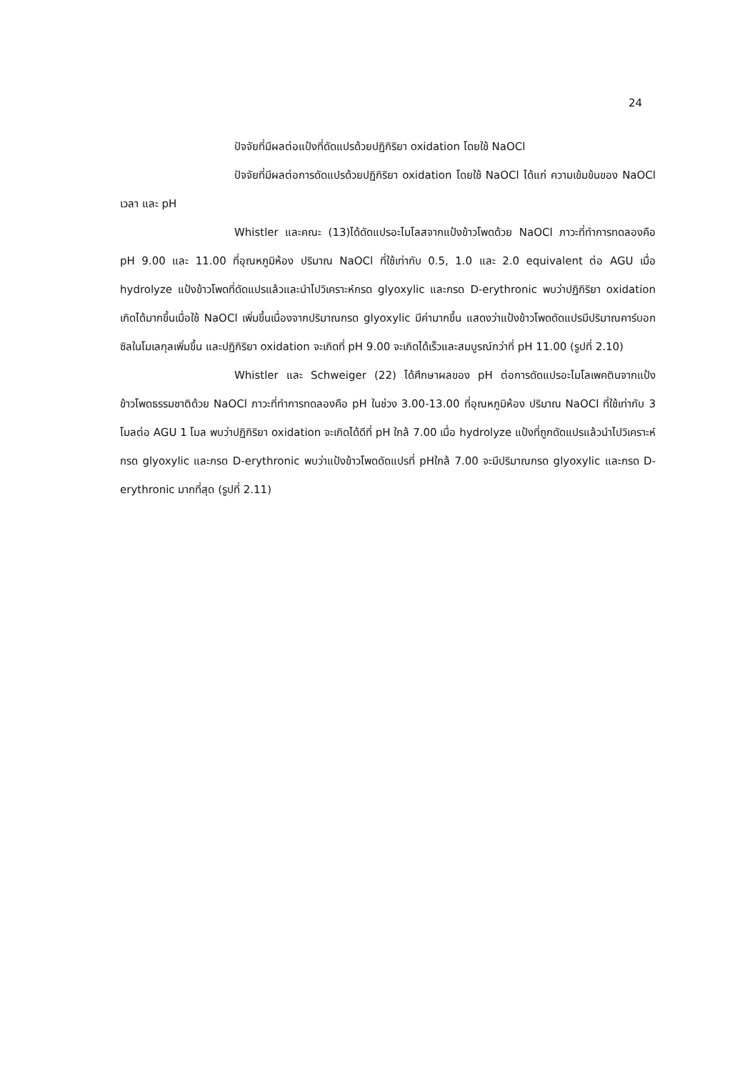24
ปัจจัยที่มีผลต่อแป้งที่ดัดแปรด้วยปฏิกิริยา oxidation โดยใช้ NaOCl
ปัจจัยที่มีผลต่อการดัดแปรด้วยปฏิกิริยา oxidation โดยใช้ NaOCl ได้แก่ ความเข้มข้นของ NaOCl เวลา และ pH
Whistler และคณะ (13)ได้ดัดแปรอะไมโลสจากแป้งข้าวโพดด้วย NaOCl ภาวะที่ทำการทดลองคือ pH 9.00 และ 11.00 ที่อุณหภูมิห้อง ปริมาณ NaOCl ที่ใช้เท่ากับ 0.5, 1.0 และ 2.0 equivalent ต่อ AGU เมื่อ hydrolyze แป้งข้าวโพดที่ดัดแปรแล้วและนำไปวิเคราะห์กรด glyoxylic และกรด D-erythronic พบว่าปฏิกิริยา oxidation เกิดได้มากขึ้นเมื่อใช้ NaOCl เพิ่มขึ้นเนื่องจากปริมาณกรด glyoxylic มีค่ามากขึ้น แสดงว่าแป้งข้าวโพดดัดแปรมีปริมาณคาร์บอกซิลในโมเลกุลเพิ่มขึ้น และปฏิกิริยา oxidation จะเกิดที่ pH 9.00 จะเกิดได้เร็วและสมบูรณ์กว่าที่ pH 11.00 (รูปที่ 2.10)
Whistler และ Schweiger (22) ได้ศึกษาผลของ pH ต่อการดัดแปรอะไมโลเพคตินจากแป้งข้าวโพดธรรมชาติด้วย NaOCl ภาวะที่ทำการทดลองคือ pH ในช่วง 3.00-13.00 ที่อุณหภูมิห้อง ปริมาณ NaOCl ที่ใช้เท่ากับ 3 โมลต่อ AGU 1 โมล พบว่าปฏิกิริยา oxidation จะเกิดได้ดีที่ pH ใกล้ 7.00 เมื่อ hydrolyze แป้งที่ถูกดัดแปรแล้วนำไปวิเคราะห์กรด glyoxylic และกรด D-erythronic พบว่าแป้งข้าวโพดดัดแปรที่ pHใกล้ 7.00 จะมีปริมาณกรด glyoxylic และกรด D-erythronic มากที่สุด (รูปที่ 2.11)